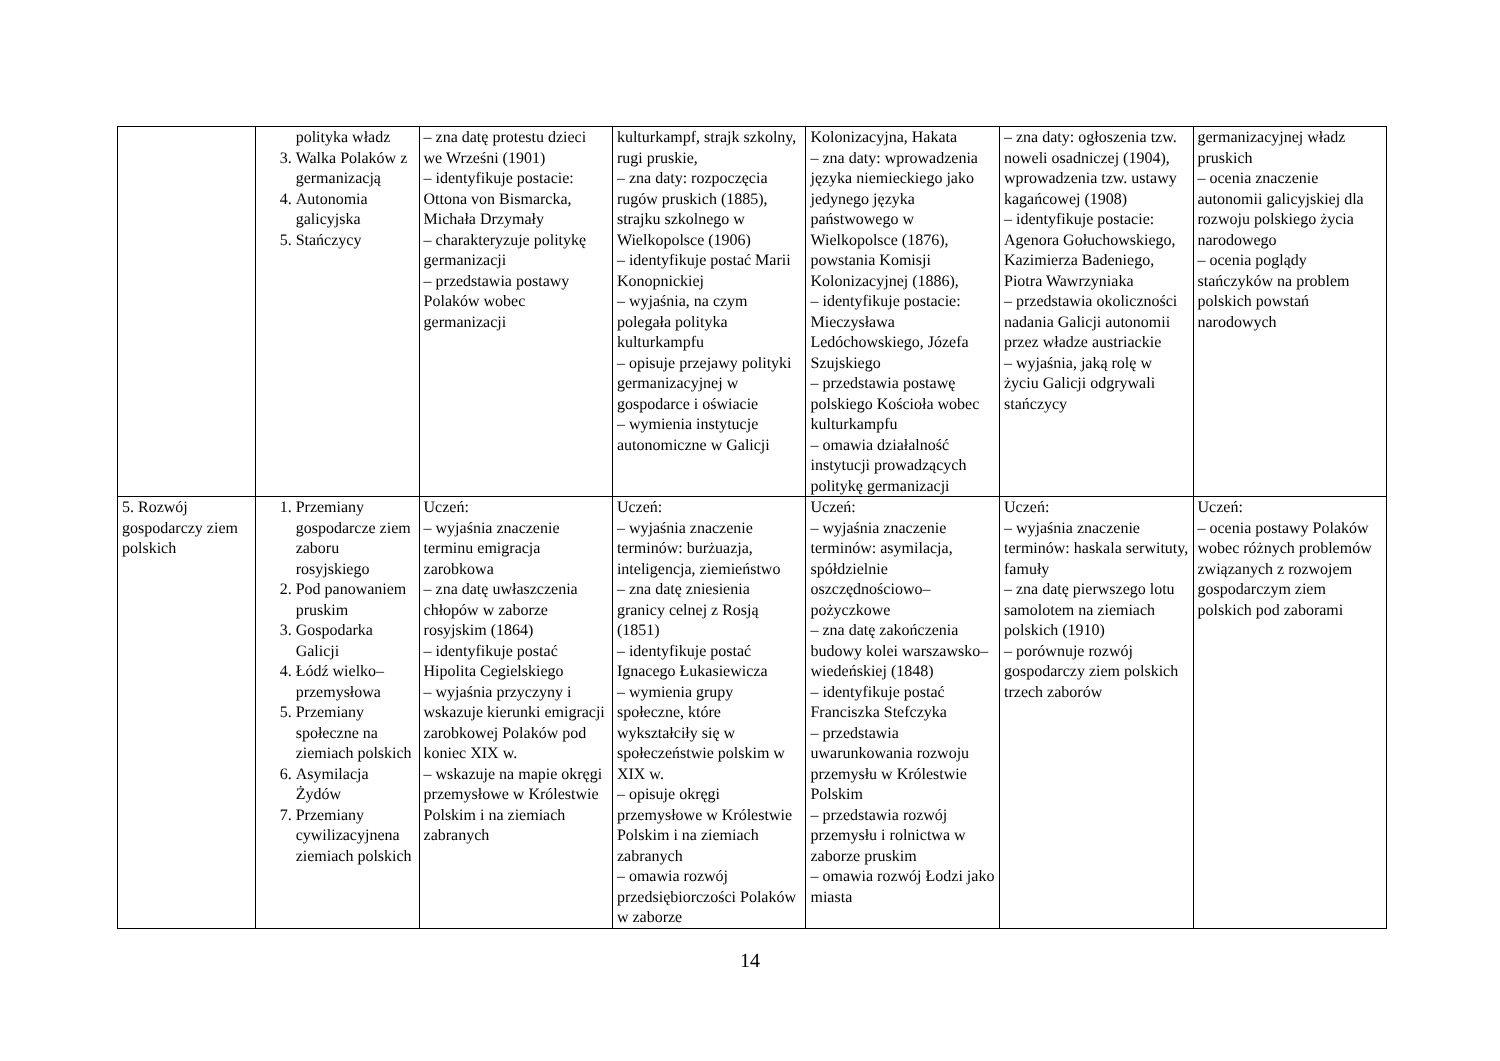| | polityka władz 3. Walka Polaków z germanizacją 4. Autonomia galicyjska 5. Stańczycy | – zna datę protestu dzieci we Wrześni (1901) – identyfikuje postacie: Ottona von Bismarcka, Michała Drzymały – charakteryzuje politykę germanizacji – przedstawia postawy Polaków wobec germanizacji | kulturkampf, strajk szkolny, rugi pruskie, – zna daty: rozpoczęcia rugów pruskich (1885), strajku szkolnego w Wielkopolsce (1906) – identyfikuje postać Marii Konopnickiej – wyjaśnia, na czym polegała polityka kulturkampfu – opisuje przejawy polityki germanizacyjnej w gospodarce i oświacie – wymienia instytucje autonomiczne w Galicji | Kolonizacyjna, Hakata – zna daty: wprowadzenia języka niemieckiego jako jedynego języka państwowego w Wielkopolsce (1876), powstania Komisji Kolonizacyjnej (1886), – identyfikuje postacie: Mieczysława Ledóchowskiego, Józefa Szujskiego – przedstawia postawę polskiego Kościoła wobec kulturkampfu – omawia działalność instytucji prowadzących politykę germanizacji | – zna daty: ogłoszenia tzw. noweli osadniczej (1904), wprowadzenia tzw. ustawy kagańcowej (1908) – identyfikuje postacie: Agenora Gołuchowskiego, Kazimierza Badeniego, Piotra Wawrzyniaka – przedstawia okoliczności nadania Galicji autonomii przez władze austriackie – wyjaśnia, jaką rolę w życiu Galicji odgrywali stańczycy | germanizacyjnej władz pruskich – ocenia znaczenie autonomii galicyjskiej dla rozwoju polskiego życia narodowego – ocenia poglądy stańczyków na problem polskich powstań narodowych |
| 5. Rozwój gospodarczy ziem polskich | 1. Przemiany gospodarcze ziem zaboru rosyjskiego 2. Pod panowaniem pruskim 3. Gospodarka Galicji 4. Łódź wielko–przemysłowa 5. Przemiany społeczne na ziemiach polskich 6. Asymilacja Żydów 7. Przemiany cywilizacyjnena ziemiach polskich | Uczeń: – wyjaśnia znaczenie terminu emigracja zarobkowa – zna datę uwłaszczenia chłopów w zaborze rosyjskim (1864) – identyfikuje postać Hipolita Cegielskiego – wyjaśnia przyczyny i wskazuje kierunki emigracji zarobkowej Polaków pod koniec XIX w. – wskazuje na mapie okręgi przemysłowe w Królestwie Polskim i na ziemiach zabranych | Uczeń: – wyjaśnia znaczenie terminów: burżuazja, inteligencja, ziemieństwo – zna datę zniesienia granicy celnej z Rosją (1851) – identyfikuje postać Ignacego Łukasiewicza – wymienia grupy społeczne, które wykształciły się w społeczeństwie polskim w XIX w. – opisuje okręgi przemysłowe w Królestwie Polskim i na ziemiach zabranych – omawia rozwój przedsiębiorczości Polaków w zaborze | Uczeń: – wyjaśnia znaczenie terminów: asymilacja, spółdzielnie oszczędnościowo–pożyczkowe – zna datę zakończenia budowy kolei warszawsko–wiedeńskiej (1848) – identyfikuje postać Franciszka Stefczyka – przedstawia uwarunkowania rozwoju przemysłu w Królestwie Polskim – przedstawia rozwój przemysłu i rolnictwa w zaborze pruskim – omawia rozwój Łodzi jako miasta | Uczeń: – wyjaśnia znaczenie terminów: haskala serwituty, famuły – zna datę pierwszego lotu samolotem na ziemiach polskich (1910) – porównuje rozwój gospodarczy ziem polskich trzech zaborów | Uczeń: – ocenia postawy Polaków wobec różnych problemów związanych z rozwojem gospodarczym ziem polskich pod zaborami |
14